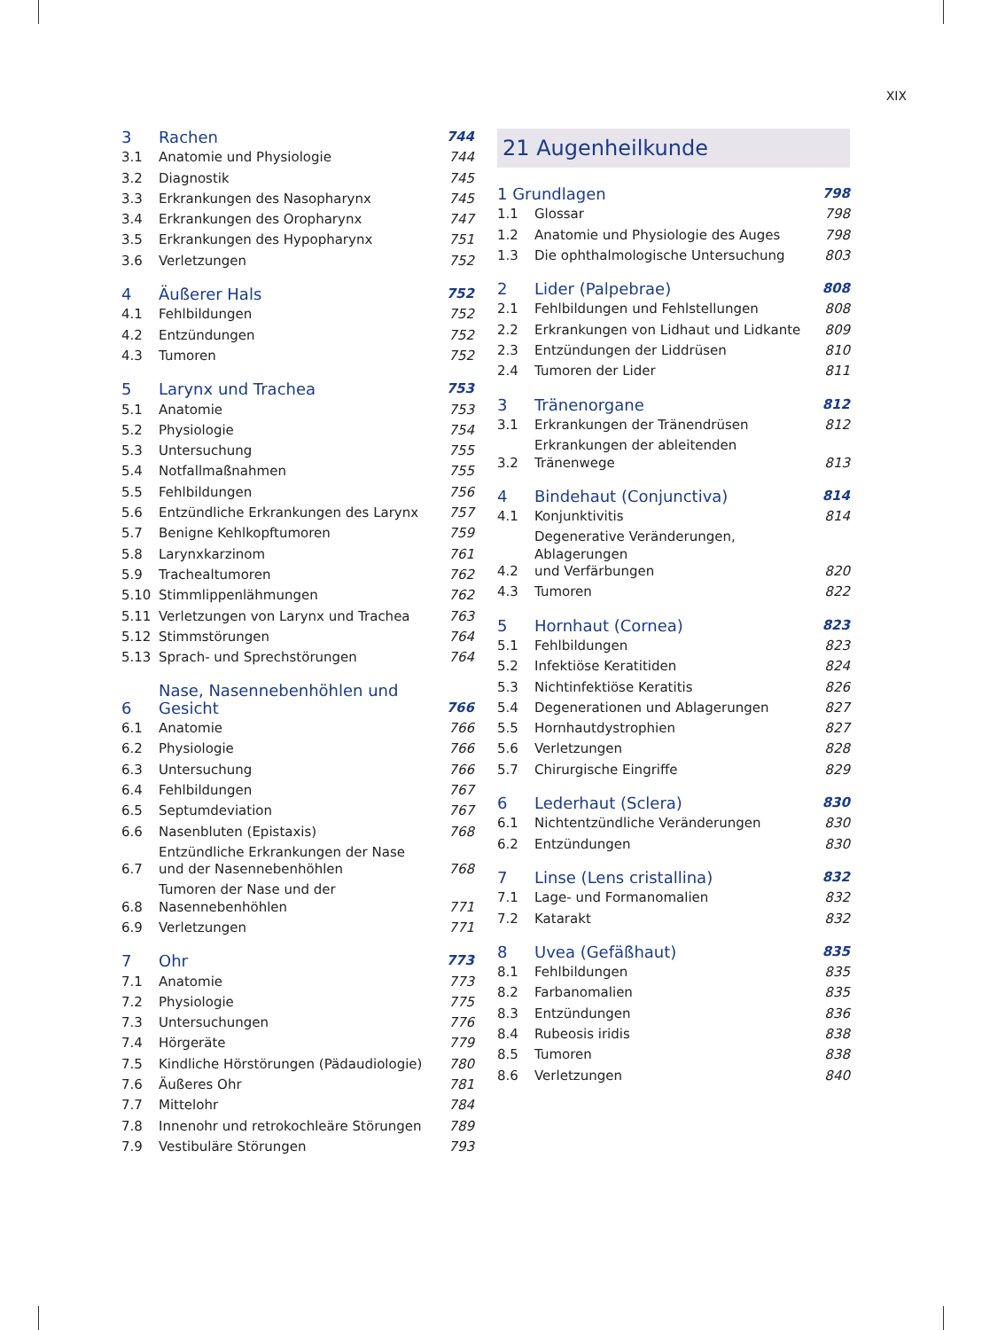XIX
| 3 | Rachen | 744 |
| 3.1 | Anatomie und Physiologie | 744 |
| 3.2 | Diagnostik | 745 |
| 3.3 | Erkrankungen des Nasopharynx | 745 |
| 3.4 | Erkrankungen des Oropharynx | 747 |
| 3.5 | Erkrankungen des Hypopharynx | 751 |
| 3.6 | Verletzungen | 752 |
| 4 | Äußerer Hals | 752 |
| 4.1 | Fehlbildungen | 752 |
| 4.2 | Entzündungen | 752 |
| 4.3 | Tumoren | 752 |
| 5 | Larynx und Trachea | 753 |
| 5.1 | Anatomie | 753 |
| 5.2 | Physiologie | 754 |
| 5.3 | Untersuchung | 755 |
| 5.4 | Notfallmaßnahmen | 755 |
| 5.5 | Fehlbildungen | 756 |
| 5.6 | Entzündliche Erkrankungen des Larynx | 757 |
| 5.7 | Benigne Kehlkopftumoren | 759 |
| 5.8 | Larynxkarzinom | 761 |
| 5.9 | Trachealtumoren | 762 |
| 5.10 | Stimmlippenlähmungen | 762 |
| 5.11 | Verletzungen von Larynx und Trachea | 763 |
| 5.12 | Stimmstörungen | 764 |
| 5.13 | Sprach- und Sprechstörungen | 764 |
| 6 | Nase, Nasennebenhöhlen und Gesicht | 766 |
| 6.1 | Anatomie | 766 |
| 6.2 | Physiologie | 766 |
| 6.3 | Untersuchung | 766 |
| 6.4 | Fehlbildungen | 767 |
| 6.5 | Septumdeviation | 767 |
| 6.6 | Nasenbluten (Epistaxis) | 768 |
| 6.7 | Entzündliche Erkrankungen der Nase und der Nasennebenhöhlen | 768 |
| 6.8 | Tumoren der Nase und der Nasennebenhöhlen | 771 |
| 6.9 | Verletzungen | 771 |
| 7 | Ohr | 773 |
| 7.1 | Anatomie | 773 |
| 7.2 | Physiologie | 775 |
| 7.3 | Untersuchungen | 776 |
| 7.4 | Hörgeräte | 779 |
| 7.5 | Kindliche Hörstörungen (Pädaudiologie) | 780 |
| 7.6 | Äußeres Ohr | 781 |
| 7.7 | Mittelohr | 784 |
| 7.8 | Innenohr und retrokochleäre Störungen | 789 |
| 7.9 | Vestibuläre Störungen | 793 |
21 Augenheilkunde
| 1 Grundlagen | | 798 |
| 1.1 | Glossar | 798 |
| 1.2 | Anatomie und Physiologie des Auges | 798 |
| 1.3 | Die ophthalmologische Untersuchung | 803 |
| 2 | Lider (Palpebrae) | 808 |
| 2.1 | Fehlbildungen und Fehlstellungen | 808 |
| 2.2 | Erkrankungen von Lidhaut und Lidkante | 809 |
| 2.3 | Entzündungen der Liddrüsen | 810 |
| 2.4 | Tumoren der Lider | 811 |
| 3 | Tränenorgane | 812 |
| 3.1 | Erkrankungen der Tränendrüsen | 812 |
| 3.2 | Erkrankungen der ableitenden Tränenwege | 813 |
| 4 | Bindehaut (Conjunctiva) | 814 |
| 4.1 | Konjunktivitis | 814 |
| 4.2 | Degenerative Veränderungen, Ablagerungen und Verfärbungen | 820 |
| 4.3 | Tumoren | 822 |
| 5 | Hornhaut (Cornea) | 823 |
| 5.1 | Fehlbildungen | 823 |
| 5.2 | Infektiöse Keratitiden | 824 |
| 5.3 | Nichtinfektiöse Keratitis | 826 |
| 5.4 | Degenerationen und Ablagerungen | 827 |
| 5.5 | Hornhautdystrophien | 827 |
| 5.6 | Verletzungen | 828 |
| 5.7 | Chirurgische Eingriffe | 829 |
| 6 | Lederhaut (Sclera) | 830 |
| 6.1 | Nichtentzündliche Veränderungen | 830 |
| 6.2 | Entzündungen | 830 |
| 7 | Linse (Lens cristallina) | 832 |
| 7.1 | Lage- und Formanomalien | 832 |
| 7.2 | Katarakt | 832 |
| 8 | Uvea (Gefäßhaut) | 835 |
| 8.1 | Fehlbildungen | 835 |
| 8.2 | Farbanomalien | 835 |
| 8.3 | Entzündungen | 836 |
| 8.4 | Rubeosis iridis | 838 |
| 8.5 | Tumoren | 838 |
| 8.6 | Verletzungen | 840 |